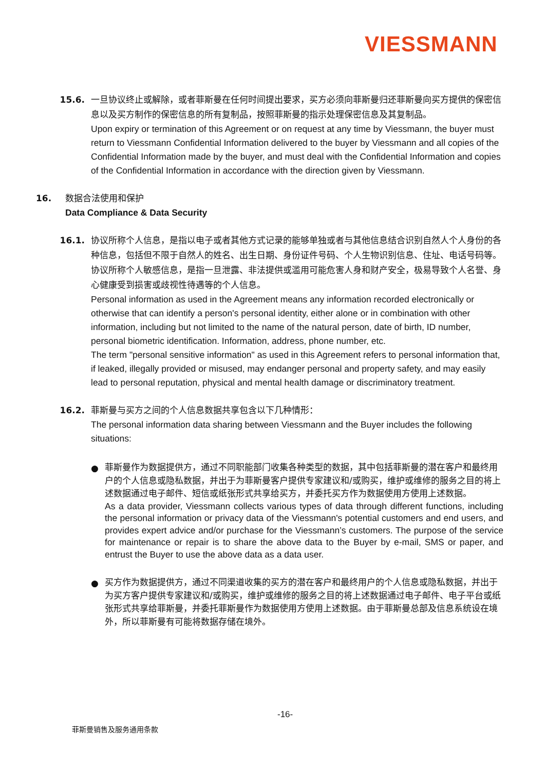VIESSMANN
15.6. 一旦协议终止或解除，或者菲斯曼在任何时间提出要求，买方必须向菲斯曼归还菲斯曼向买方提供的保密信息以及买方制作的保密信息的所有复制品，按照菲斯曼的指示处理保密信息及其复制品。
Upon expiry or termination of this Agreement or on request at any time by Viessmann, the buyer must return to Viessmann Confidential Information delivered to the buyer by Viessmann and all copies of the Confidential Information made by the buyer, and must deal with the Confidential Information and copies of the Confidential Information in accordance with the direction given by Viessmann.
16. 数据合法使用和保护
Data Compliance & Data Security
16.1. 协议所称个人信息，是指以电子或者其他方式记录的能够单独或者与其他信息结合识别自然人个人身份的各种信息，包括但不限于自然人的姓名、出生日期、身份证件号码、个人生物识别信息、住址、电话号码等。协议所称个人敏感信息，是指一旦泄露、非法提供或滥用可能危害人身和财产安全，极易导致个人名誉、身心健康受到损害或歧视性待遇等的个人信息。
Personal information as used in the Agreement means any information recorded electronically or otherwise that can identify a person's personal identity, either alone or in combination with other information, including but not limited to the name of the natural person, date of birth, ID number, personal biometric identification. Information, address, phone number, etc.
The term "personal sensitive information" as used in this Agreement refers to personal information that, if leaked, illegally provided or misused, may endanger personal and property safety, and may easily lead to personal reputation, physical and mental health damage or discriminatory treatment.
16.2. 菲斯曼与买方之间的个人信息数据共享包含以下几种情形：
The personal information data sharing between Viessmann and the Buyer includes the following situations:
●
菲斯曼作为数据提供方，通过不同职能部门收集各种类型的数据，其中包括菲斯曼的潜在客户和最终用户的个人信息或隐私数据，并出于为菲斯曼客户提供专家建议和/或购买，维护或维修的服务之目的将上述数据通过电子邮件、短信或纸张形式共享给买方，并委托买方作为数据使用方使用上述数据。
As a data provider, Viessmann collects various types of data through different functions, including the personal information or privacy data of the Viessmann's potential customers and end users, and provides expert advice and/or purchase for the Viessmann’s customers. The purpose of the service for maintenance or repair is to share the above data to the Buyer by e-mail, SMS or paper, and entrust the Buyer to use the above data as a data user.
●
买方作为数据提供方，通过不同渠道收集的买方的潜在客户和最终用户的个人信息或隐私数据，并出于为买方客户提供专家建议和/或购买，维护或维修的服务之目的将上述数据通过电子邮件、电子平台或纸张形式共享给菲斯曼，并委托菲斯曼作为数据使用方使用上述数据。由于菲斯曼总部及信息系统设在境外，所以菲斯曼有可能将数据存储在境外。
-16-
菲斯曼销售及服务通用条款